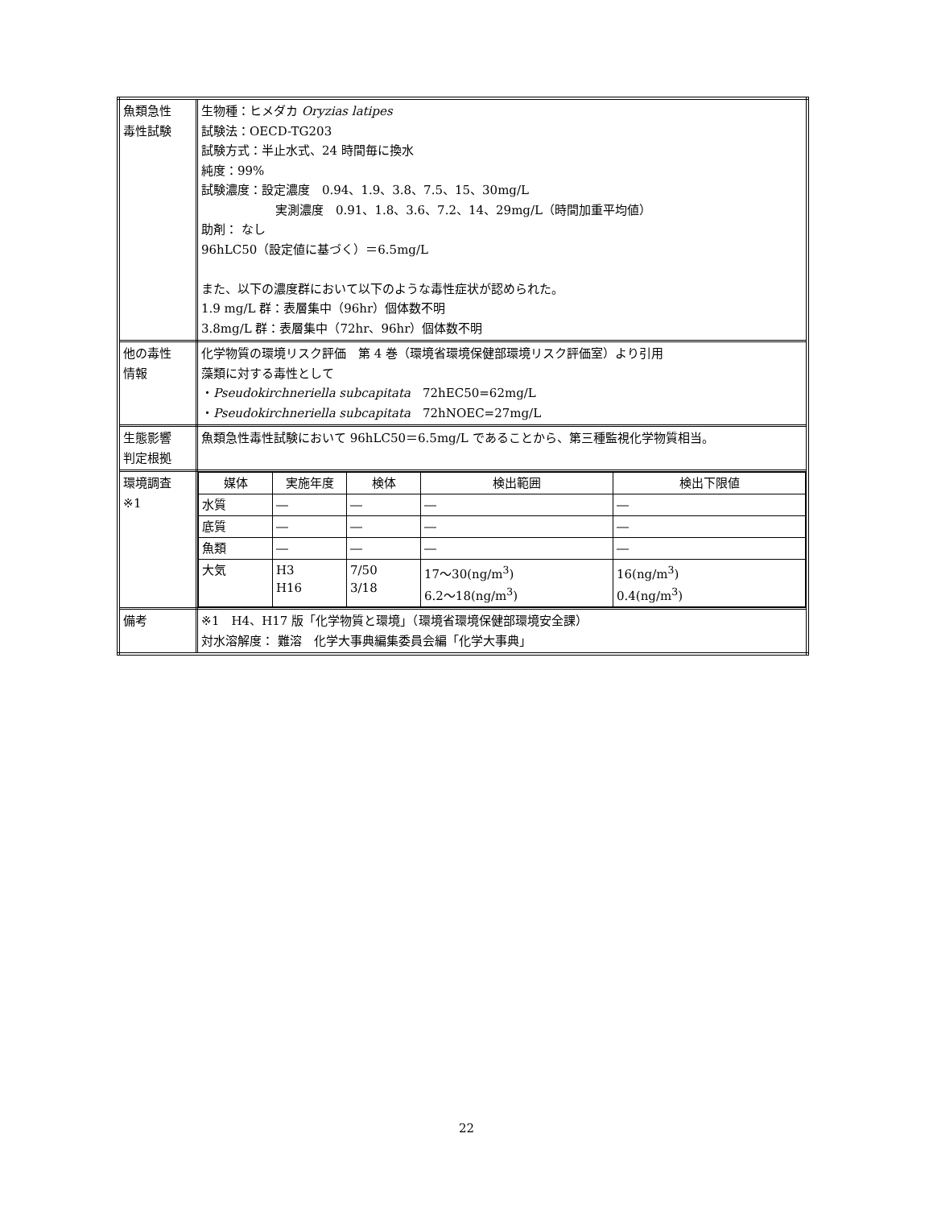| 魚類急性 毒性試験 | 生物種：ヒメダカ Oryzias latipes 試験法：OECD-TG203 試験方式：半止水式、24 時間毎に換水 純度：99% 試験濃度：設定濃度 0.94、1.9、3.8、7.5、15、30mg/L 実測濃度 0.91、1.8、3.6、7.2、14、29mg/L（時間加重平均値） 助剤： なし 96hLC50（設定値に基づく）＝6.5mg/L また、以下の濃度群において以下のような毒性症状が認められた。 1.9 mg/L 群：表層集中（96hr）個体数不明 3.8mg/L 群：表層集中（72hr、96hr）個体数不明 |
| 他の毒性 情報 | 化学物質の環境リスク評価 第 4 巻（環境省環境保健部環境リスク評価室）より引用 藻類に対する毒性として ・ Pseudokirchneriella subcapitata 72hEC50=62mg/L ・ Pseudokirchneriella subcapitata 72hNOEC=27mg/L |
| 生態影響 判定根拠 | 魚類急性毒性試験において 96hLC50＝6.5mg/L であることから、第三種監視化学物質相当。 |
| 環境調査 ※1 | / 媒体 / 実施年度 / 検体 / 検出範囲 / 検出下限値 / / 水質 / ― / ― / ― / ― / / 底質 / ― / ― / ― / ― / / 魚類 / ― / ― / ― / ― / / 大気 / H3 H16 / 7/50 3/18 / 17～30(ng/m<sup>3</sup>) 6.2～18(ng/m<sup>3</sup>) / 16(ng/m<sup>3</sup>) 0.4(ng/m<sup>3</sup>) / |
| 備考 | ※1 H4、H17 版「化学物質と環境」（環境省環境保健部環境安全課） 対水溶解度： 難溶 化学大事典編集委員会編「化学大事典」 |
22